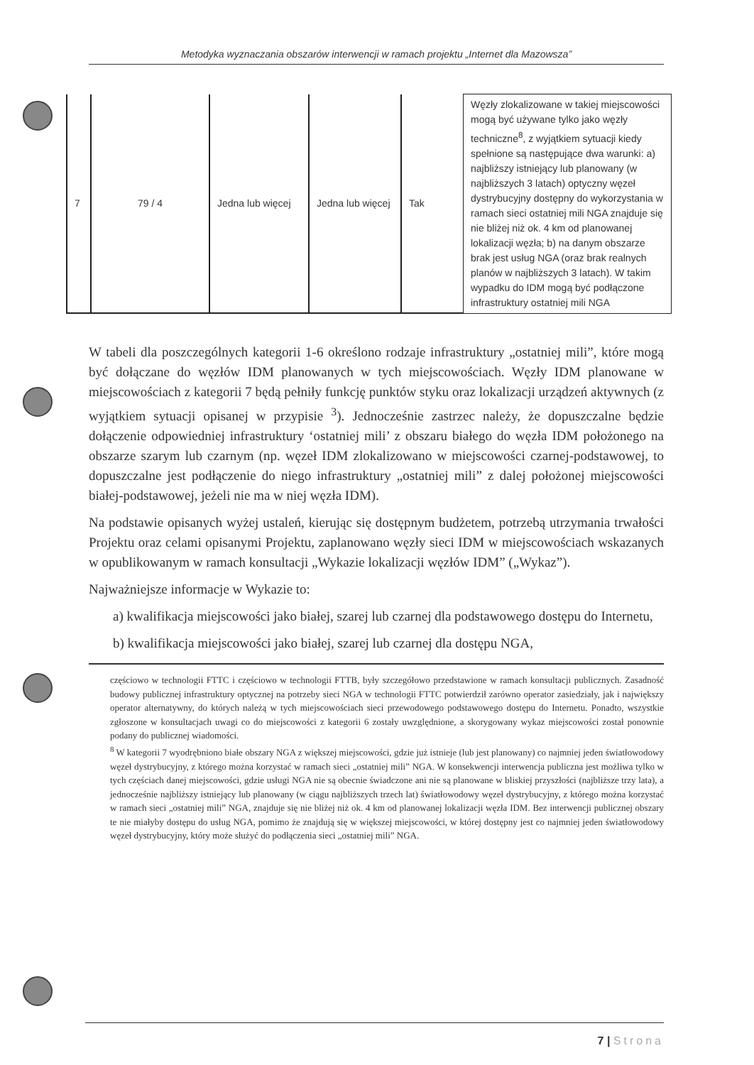Metodyka wyznaczania obszarów interwencji w ramach projektu „Internet dla Mazowsza”
| 7 | 79 / 4 | Jedna lub więcej | Jedna lub więcej | Tak | Węzły zlokalizowane w takiej miejscowości mogą być używane tylko jako węzły techniczne<sup>8</sup>, z wyjątkiem sytuacji kiedy spełnione są następujące dwa warunki: a) najbliższy istniejący lub planowany (w najbliższych 3 latach) optyczny węzeł dystrybucyjny dostępny do wykorzystania w ramach sieci ostatniej mili NGA znajduje się nie bliżej niż ok. 4 km od planowanej lokalizacji węzła; b) na danym obszarze brak jest usług NGA (oraz brak realnych planów w najbliższych 3 latach). W takim wypadku do IDM mogą być podłączone infrastruktury ostatniej mili NGA |
W tabeli dla poszczególnych kategorii 1-6 określono rodzaje infrastruktury „ostatniej mili”, które mogą być dołączane do węzłów IDM planowanych w tych miejscowościach. Węzły IDM planowane w miejscowościach z kategorii 7 będą pełniły funkcję punktów styku oraz lokalizacji urządzeń aktywnych (z wyjątkiem sytuacji opisanej w przypisie <sup>3</sup>). Jednocześnie zastrzec należy, że dopuszczalne będzie dołączenie odpowiedniej infrastruktury ‘ostatniej mili’ z obszaru białego do węzła IDM położonego na obszarze szarym lub czarnym (np. węzeł IDM zlokalizowano w miejscowości czarnej-podstawowej, to dopuszczalne jest podłączenie do niego infrastruktury „ostatniej mili” z dalej położonej miejscowości białej-podstawowej, jeżeli nie ma w niej węzła IDM).
Na podstawie opisanych wyżej ustaleń, kierując się dostępnym budżetem, potrzebą utrzymania trwałości Projektu oraz celami opisanymi Projektu, zaplanowano węzły sieci IDM w miejscowościach wskazanych w opublikowanym w ramach konsultacji „Wykazie lokalizacji węzłów IDM” („Wykaz”).
Najważniejsze informacje w Wykazie to:
a) kwalifikacja miejscowości jako białej, szarej lub czarnej dla podstawowego dostępu do Internetu,
b) kwalifikacja miejscowości jako białej, szarej lub czarnej dla dostępu NGA,
częściowo w technologii FTTC i częściowo w technologii FTTB, były szczegółowo przedstawione w ramach konsultacji publicznych. Zasadność budowy publicznej infrastruktury optycznej na potrzeby sieci NGA w technologii FTTC potwierdził zarówno operator zasiedziały, jak i największy operator alternatywny, do których należą w tych miejscowościach sieci przewodowego podstawowego dostępu do Internetu. Ponadto, wszystkie zgłoszone w konsultacjach uwagi co do miejscowości z kategorii 6 zostały uwzględnione, a skorygowany wykaz miejscowości został ponownie podany do publicznej wiadomości.
<sup>8</sup> W kategorii 7 wyodrębniono białe obszary NGA z większej miejscowości, gdzie już istnieje (lub jest planowany) co najmniej jeden światłowodowy węzeł dystrybucyjny, z którego można korzystać w ramach sieci „ostatniej mili” NGA. W konsekwencji interwencja publiczna jest możliwa tylko w tych częściach danej miejscowości, gdzie usługi NGA nie są obecnie świadczone ani nie są planowane w bliskiej przyszłości (najbliższe trzy lata), a jednocześnie najbliższy istniejący lub planowany (w ciągu najbliższych trzech lat) światłowodowy węzeł dystrybucyjny, z którego można korzystać w ramach sieci „ostatniej mili” NGA, znajduje się nie bliżej niż ok. 4 km od planowanej lokalizacji węzła IDM. Bez interwencji publicznej obszary te nie miałyby dostępu do usług NGA, pomimo że znajdują się w większej miejscowości, w której dostępny jest co najmniej jeden światłowodowy węzeł dystrybucyjny, który może służyć do podłączenia sieci „ostatniej mili” NGA.
7 | Strona